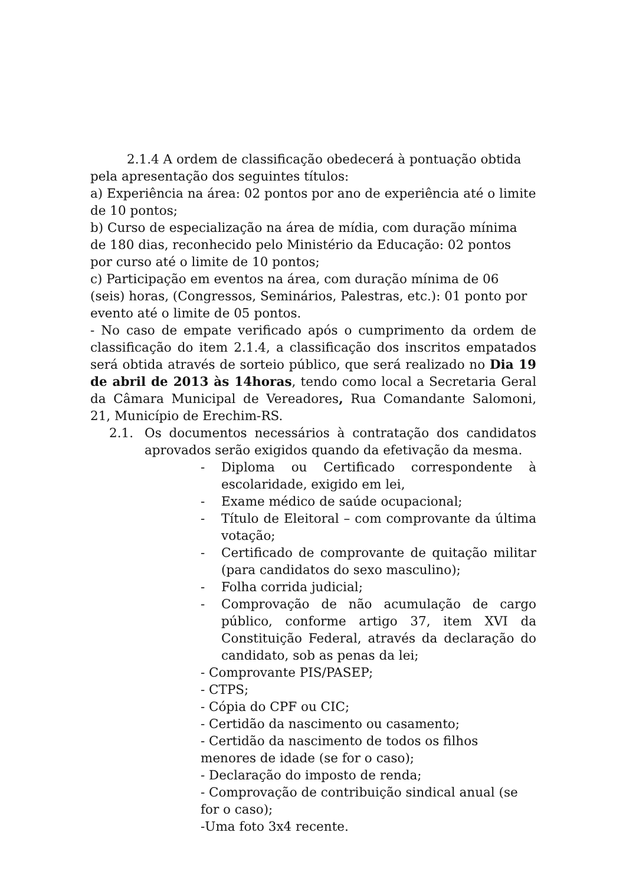2.1.4 A ordem de classificação obedecerá à pontuação obtida pela apresentação dos seguintes títulos:
a) Experiência na área: 02 pontos por ano de experiência até o limite de 10 pontos;
b) Curso de especialização na área de mídia, com duração mínima de 180 dias, reconhecido pelo Ministério da Educação: 02 pontos por curso até o limite de 10 pontos;
c) Participação em eventos na área, com duração mínima de 06 (seis) horas, (Congressos, Seminários, Palestras, etc.): 01 ponto por evento até o limite de 05 pontos.
- No caso de empate verificado após o cumprimento da ordem de classificação do item 2.1.4, a classificação dos inscritos empatados será obtida através de sorteio público, que será realizado no Dia 19 de abril de 2013 às 14horas, tendo como local a Secretaria Geral da Câmara Municipal de Vereadores, Rua Comandante Salomoni, 21, Município de Erechim-RS.
2.1. Os documentos necessários à contratação dos candidatos aprovados serão exigidos quando da efetivação da mesma.
- Diploma ou Certificado correspondente à escolaridade, exigido em lei,
- Exame médico de saúde ocupacional;
- Título de Eleitoral – com comprovante da última votação;
- Certificado de comprovante de quitação militar (para candidatos do sexo masculino);
- Folha corrida judicial;
- Comprovação de não acumulação de cargo público, conforme artigo 37, item XVI da Constituição Federal, através da declaração do candidato, sob as penas da lei;
- Comprovante PIS/PASEP;
- CTPS;
- Cópia do CPF ou CIC;
- Certidão da nascimento ou casamento;
- Certidão da nascimento de todos os filhos menores de idade (se for o caso);
- Declaração do imposto de renda;
- Comprovação de contribuição sindical anual (se for o caso);
-Uma foto 3x4 recente.